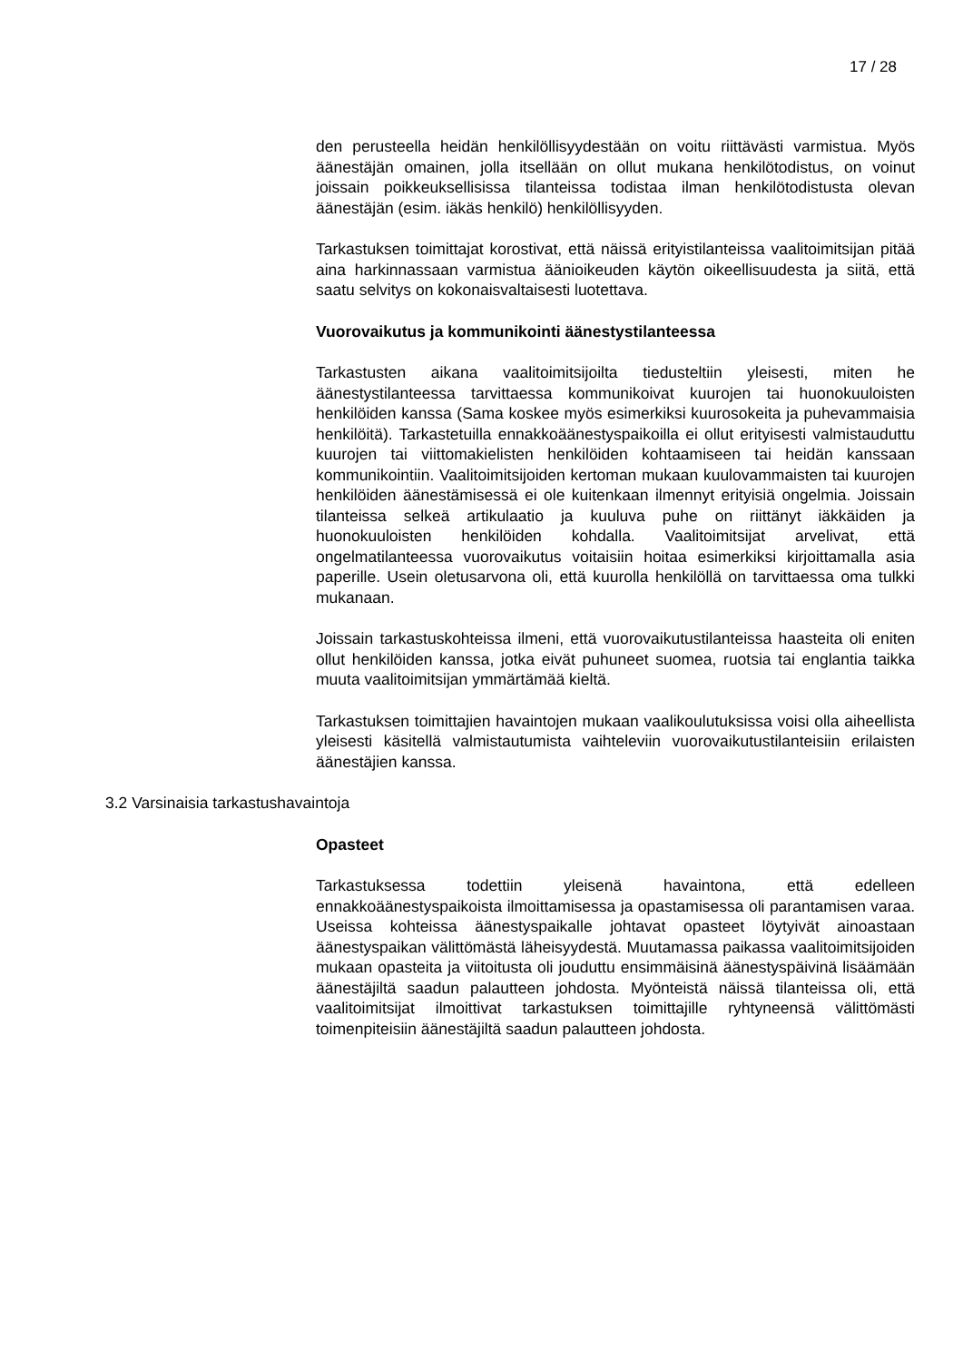17 / 28
den perusteella heidän henkilöllisyydestään on voitu riittävästi varmistua. Myös äänestäjän omainen, jolla itsellään on ollut mukana henkilötodistus, on voinut joissain poikkeuksellisissa tilanteissa todistaa ilman henkilötodistusta olevan äänestäjän (esim. iäkäs henkilö) henkilöllisyyden.
Tarkastuksen toimittajat korostivat, että näissä erityistilanteissa vaalitoimitsijan pitää aina harkinnassaan varmistua äänioikeuden käytön oikeellisuudesta ja siitä, että saatu selvitys on kokonaisvaltaisesti luotettava.
Vuorovaikutus ja kommunikointi äänestystilanteessa
Tarkastusten aikana vaalitoimitsijoilta tiedusteltiin yleisesti, miten he äänestystilanteessa tarvittaessa kommunikoivat kuurojen tai huonokuuloisten henkilöiden kanssa (Sama koskee myös esimerkiksi kuurosokeita ja puhevammaisia henkilöitä). Tarkastetuilla ennakkoäänestyspaikoilla ei ollut erityisesti valmistauduttu kuurojen tai viittomakielisten henkilöiden kohtaamiseen tai heidän kanssaan kommunikointiin. Vaalitoimitsijoiden kertoman mukaan kuulovammaisten tai kuurojen henkilöiden äänestämisessä ei ole kuitenkaan ilmennyt erityisiä ongelmia. Joissain tilanteissa selkeä artikulaatio ja kuuluva puhe on riittänyt iäkkäiden ja huonokuuloisten henkilöiden kohdalla. Vaalitoimitsijat arvelivat, että ongelmatilanteessa vuorovaikutus voitaisiin hoitaa esimerkiksi kirjoittamalla asia paperille. Usein oletusarvona oli, että kuurolla henkilöllä on tarvittaessa oma tulkki mukanaan.
Joissain tarkastuskohteissa ilmeni, että vuorovaikutustilanteissa haasteita oli eniten ollut henkilöiden kanssa, jotka eivät puhuneet suomea, ruotsia tai englantia taikka muuta vaalitoimitsijan ymmärtämää kieltä.
Tarkastuksen toimittajien havaintojen mukaan vaalikoulutuksissa voisi olla aiheellista yleisesti käsitellä valmistautumista vaihteleviin vuorovaikutustilanteisiin erilaisten äänestäjien kanssa.
3.2 Varsinaisia tarkastushavaintoja
Opasteet
Tarkastuksessa todettiin yleisenä havaintona, että edelleen ennakkoäänestyspaikoista ilmoittamisessa ja opastamisessa oli parantamisen varaa. Useissa kohteissa äänestyspaikalle johtavat opasteet löytyivät ainoastaan äänestyspaikan välittömästä läheisyydestä. Muutamassa paikassa vaalitoimitsijoiden mukaan opasteita ja viitoitusta oli jouduttu ensimmäisinä äänestyspäivinä lisäämään äänestäjiltä saadun palautteen johdosta. Myönteistä näissä tilanteissa oli, että vaalitoimitsijat ilmoittivat tarkastuksen toimittajille ryhtyneensä välittömästi toimenpiteisiin äänestäjiltä saadun palautteen johdosta.